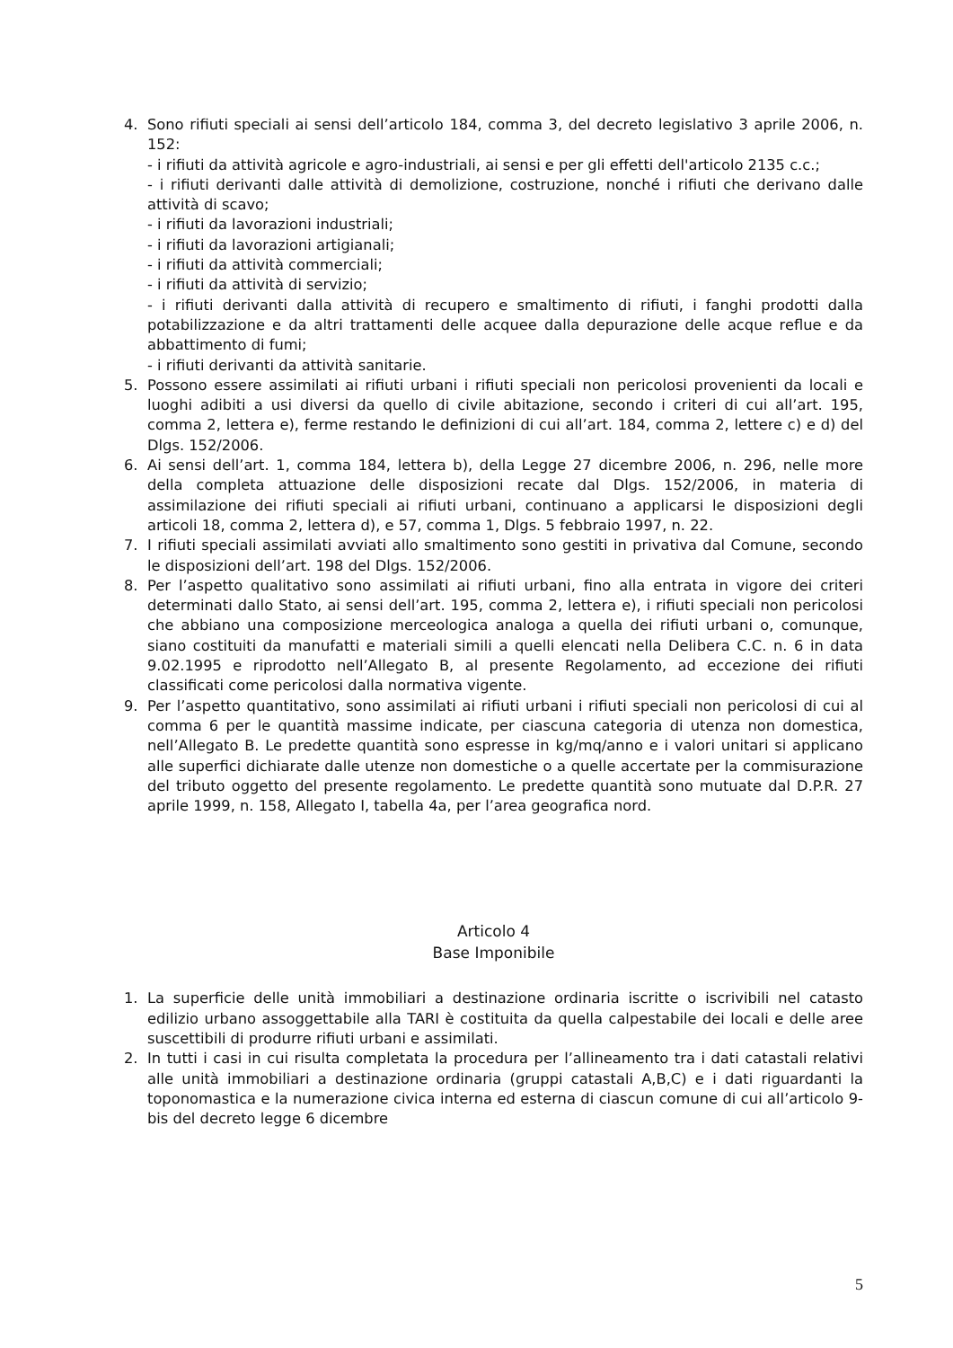4. Sono rifiuti speciali ai sensi dell’articolo 184, comma 3, del decreto legislativo 3 aprile 2006, n. 152:
- i rifiuti da attività agricole e agro-industriali, ai sensi e per gli effetti dell'articolo 2135 c.c.;
- i rifiuti derivanti dalle attività di demolizione, costruzione, nonché i rifiuti che derivano dalle attività di scavo;
- i rifiuti da lavorazioni industriali;
- i rifiuti da lavorazioni artigianali;
- i rifiuti da attività commerciali;
- i rifiuti da attività di servizio;
- i rifiuti derivanti dalla attività di recupero e smaltimento di rifiuti, i fanghi prodotti dalla potabilizzazione e da altri trattamenti delle acquee dalla depurazione delle acque reflue e da abbattimento di fumi;
- i rifiuti derivanti da attività sanitarie.
5. Possono essere assimilati ai rifiuti urbani i rifiuti speciali non pericolosi provenienti da locali e luoghi adibiti a usi diversi da quello di civile abitazione, secondo i criteri di cui all’art. 195, comma 2, lettera e), ferme restando le definizioni di cui all’art. 184, comma 2, lettere c) e d) del Dlgs. 152/2006.
6. Ai sensi dell’art. 1, comma 184, lettera b), della Legge 27 dicembre 2006, n. 296, nelle more della completa attuazione delle disposizioni recate dal Dlgs. 152/2006, in materia di assimilazione dei rifiuti speciali ai rifiuti urbani, continuano a applicarsi le disposizioni degli articoli 18, comma 2, lettera d), e 57, comma 1, Dlgs. 5 febbraio 1997, n. 22.
7. I rifiuti speciali assimilati avviati allo smaltimento sono gestiti in privativa dal Comune, secondo le disposizioni dell’art. 198 del Dlgs. 152/2006.
8. Per l’aspetto qualitativo sono assimilati ai rifiuti urbani, fino alla entrata in vigore dei criteri determinati dallo Stato, ai sensi dell’art. 195, comma 2, lettera e), i rifiuti speciali non pericolosi che abbiano una composizione merceologica analoga a quella dei rifiuti urbani o, comunque, siano costituiti da manufatti e materiali simili a quelli elencati nella Delibera C.C. n. 6 in data 9.02.1995 e riprodotto nell’Allegato B, al presente Regolamento, ad eccezione dei rifiuti classificati come pericolosi dalla normativa vigente.
9. Per l’aspetto quantitativo, sono assimilati ai rifiuti urbani i rifiuti speciali non pericolosi di cui al comma 6 per le quantità massime indicate, per ciascuna categoria di utenza non domestica, nell’Allegato B. Le predette quantità sono espresse in kg/mq/anno e i valori unitari si applicano alle superfici dichiarate dalle utenze non domestiche o a quelle accertate per la commisurazione del tributo oggetto del presente regolamento. Le predette quantità sono mutuate dal D.P.R. 27 aprile 1999, n. 158, Allegato I, tabella 4a, per l’area geografica nord.
Articolo 4
Base Imponibile
1. La superficie delle unità immobiliari a destinazione ordinaria iscritte o iscrivibili nel catasto edilizio urbano assoggettabile alla TARI è costituita da quella calpestabile dei locali e delle aree suscettibili di produrre rifiuti urbani e assimilati.
2. In tutti i casi in cui risulta completata la procedura per l’allineamento tra i dati catastali relativi alle unità immobiliari a destinazione ordinaria (gruppi catastali A,B,C) e i dati riguardanti la toponomastica e la numerazione civica interna ed esterna di ciascun comune di cui all’articolo 9-bis del decreto legge 6 dicembre
5